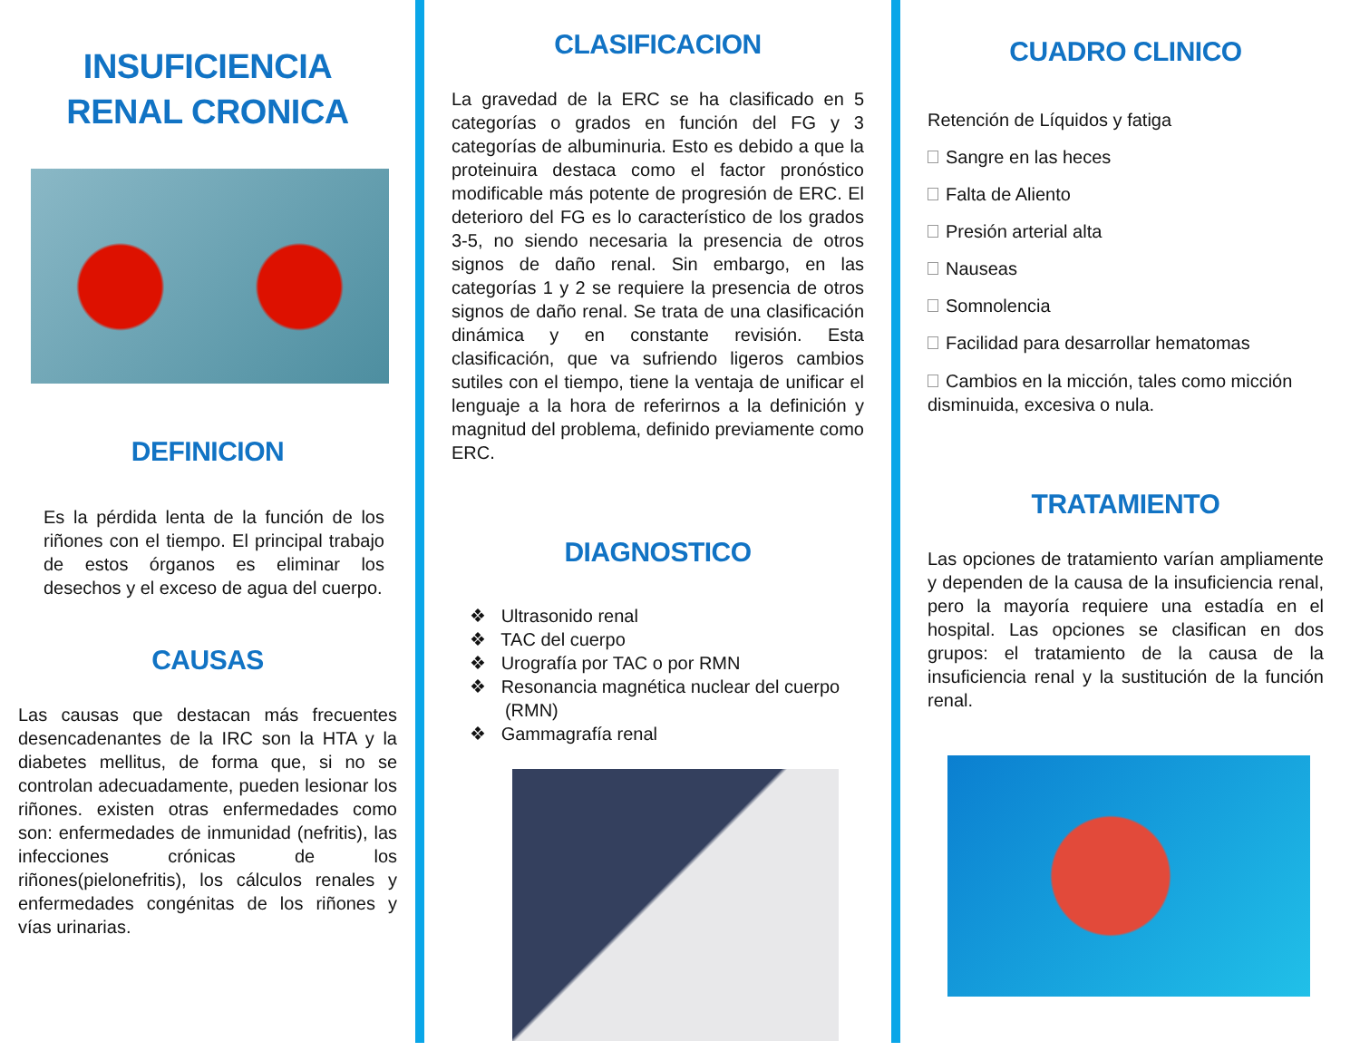INSUFICIENCIA
RENAL CRONICA
DEFINICION
Es la pérdida lenta de la función de los riñones con el tiempo. El principal trabajo de estos órganos es eliminar los desechos y el exceso de agua del cuerpo.
CAUSAS
Las causas que destacan más frecuentes desencadenantes de la IRC son la HTA y la diabetes mellitus, de forma que, si no se controlan adecuadamente, pueden lesionar los riñones. existen otras enfermedades como son: enfermedades de inmunidad (nefritis), las infecciones crónicas de los riñones(pielonefritis), los cálculos renales y enfermedades congénitas de los riñones y vías urinarias.
CLASIFICACION
La gravedad de la ERC se ha clasificado en 5 categorías o grados en función del FG y 3 categorías de albuminuria. Esto es debido a que la proteinuira destaca como el factor pronóstico modificable más potente de progresión de ERC. El deterioro del FG es lo característico de los grados 3-5, no siendo necesaria la presencia de otros signos de daño renal. Sin embargo, en las categorías 1 y 2 se requiere la presencia de otros signos de daño renal. Se trata de una clasificación dinámica y en constante revisión. Esta clasificación, que va sufriendo ligeros cambios sutiles con el tiempo, tiene la ventaja de unificar el lenguaje a la hora de referirnos a la definición y magnitud del problema, definido previamente como ERC.
DIAGNOSTICO
❖ Ultrasonido renal
❖ TAC del cuerpo
❖ Urografía por TAC o por RMN
❖ Resonancia magnética nuclear del cuerpo
(RMN)
❖ Gammagrafía renal
CUADRO CLINICO
Retención de Líquidos y fatiga
Sangre en las heces
Falta de Aliento
Presión arterial alta
Nauseas
Somnolencia
Facilidad para desarrollar hematomas
Cambios en la micción, tales como micción disminuida, excesiva o nula.
TRATAMIENTO
Las opciones de tratamiento varían ampliamente y dependen de la causa de la insuficiencia renal, pero la mayoría requiere una estadía en el hospital. Las opciones se clasifican en dos grupos: el tratamiento de la causa de la insuficiencia renal y la sustitución de la función renal.